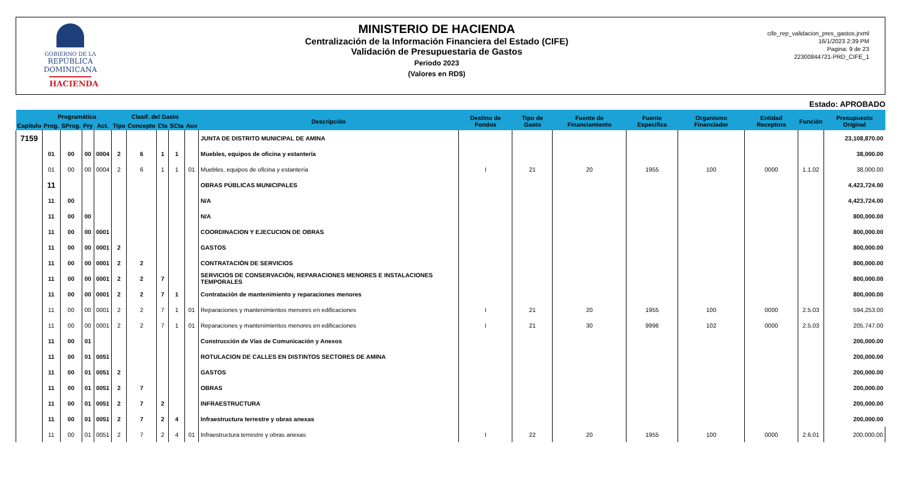GOBIERNO DE LA
REPÚBLICA
DOMINICANA
HACIENDA
MINISTERIO DE HACIENDA
Centralización de la Información Financiera del Estado (CIFE)
Validación de Presupuestaria de Gastos
Periodo 2023
(Valores en RD$)
cife_rep_validacion_pres_gastos.jrxml
16/1/2023 2:39 PM
Pagina: 9 de 23
22300844721-PRD_CIFE_1
Estado: APROBADO
| | Programática | | | | Clasif. del Gasto | | | | | Descripción | Destino de Fondos | Tipo de Gasto | Fuente de Financiamiento | Fuente Especifica | Organismo Financiador | Entidad Receptora | Función | Presupuesto Original |
| --- | --- | --- | --- | --- | --- | --- | --- | --- | --- | --- | --- | --- | --- | --- | --- | --- | --- | --- |
| Capitulo | Prog. | SProg. | Pry | Act. | Tipo | Concepto | Cta | SCta | Aux | | | | | | | | | |
| 7159 | | | | | | | | | | JUNTA DE DISTRITO MUNICIPAL DE AMINA | | | | | | | | 23,108,870.00 |
| | 01 | 00 | 00 | 0004 | 2 | 6 | 1 | 1 | | Muebles, equipos de oficina y estantería | | | | | | | | 38,000.00 |
| | 01 | 00 | 00 | 0004 | 2 | 6 | 1 | 1 | 01 | Muebles, equipos de oficina y estantería | I | 21 | 20 | 1955 | 100 | 0000 | 1.1.02 | 38,000.00 |
| | 11 | | | | | | | | | OBRAS PÚBLICAS MUNICIPALES | | | | | | | | 4,423,724.00 |
| | 11 | 00 | | | | | | | | N/A | | | | | | | | 4,423,724.00 |
| | 11 | 00 | 00 | | | | | | | N/A | | | | | | | | 800,000.00 |
| | 11 | 00 | 00 | 0001 | | | | | | COORDINACION Y EJECUCION DE OBRAS | | | | | | | | 800,000.00 |
| | 11 | 00 | 00 | 0001 | 2 | | | | | GASTOS | | | | | | | | 800,000.00 |
| | 11 | 00 | 00 | 0001 | 2 | 2 | | | | CONTRATACIÓN DE SERVICIOS | | | | | | | | 800,000.00 |
| | 11 | 00 | 00 | 0001 | 2 | 2 | 7 | | | SERVICIOS DE CONSERVACIÓN, REPARACIONES MENORES E INSTALACIONES TEMPORALES | | | | | | | | 800,000.00 |
| | 11 | 00 | 00 | 0001 | 2 | 2 | 7 | 1 | | Contratación de mantenimiento y reparaciones menores | | | | | | | | 800,000.00 |
| | 11 | 00 | 00 | 0001 | 2 | 2 | 7 | 1 | 01 | Reparaciones y mantenimientos menores en edificaciones | I | 21 | 20 | 1955 | 100 | 0000 | 2.5.03 | 594,253.00 |
| | 11 | 00 | 00 | 0001 | 2 | 2 | 7 | 1 | 01 | Reparaciones y mantenimientos menores en edificaciones | I | 21 | 30 | 9996 | 102 | 0000 | 2.5.03 | 205,747.00 |
| | 11 | 00 | 01 | | | | | | | Construcción de Vías de Comunicación y Anexos | | | | | | | | 200,000.00 |
| | 11 | 00 | 01 | 0051 | | | | | | ROTULACION DE CALLES EN DISTINTOS SECTORES DE AMINA | | | | | | | | 200,000.00 |
| | 11 | 00 | 01 | 0051 | 2 | | | | | GASTOS | | | | | | | | 200,000.00 |
| | 11 | 00 | 01 | 0051 | 2 | 7 | | | | OBRAS | | | | | | | | 200,000.00 |
| | 11 | 00 | 01 | 0051 | 2 | 7 | 2 | | | INFRAESTRUCTURA | | | | | | | | 200,000.00 |
| | 11 | 00 | 01 | 0051 | 2 | 7 | 2 | 4 | | Infraestructura terrestre y obras anexas | | | | | | | | 200,000.00 |
| | 11 | 00 | 01 | 0051 | 2 | 7 | 2 | 4 | 01 | Infraestructura terrestre y obras anexas | I | 22 | 20 | 1955 | 100 | 0000 | 2.6.01 | 200,000.00 |